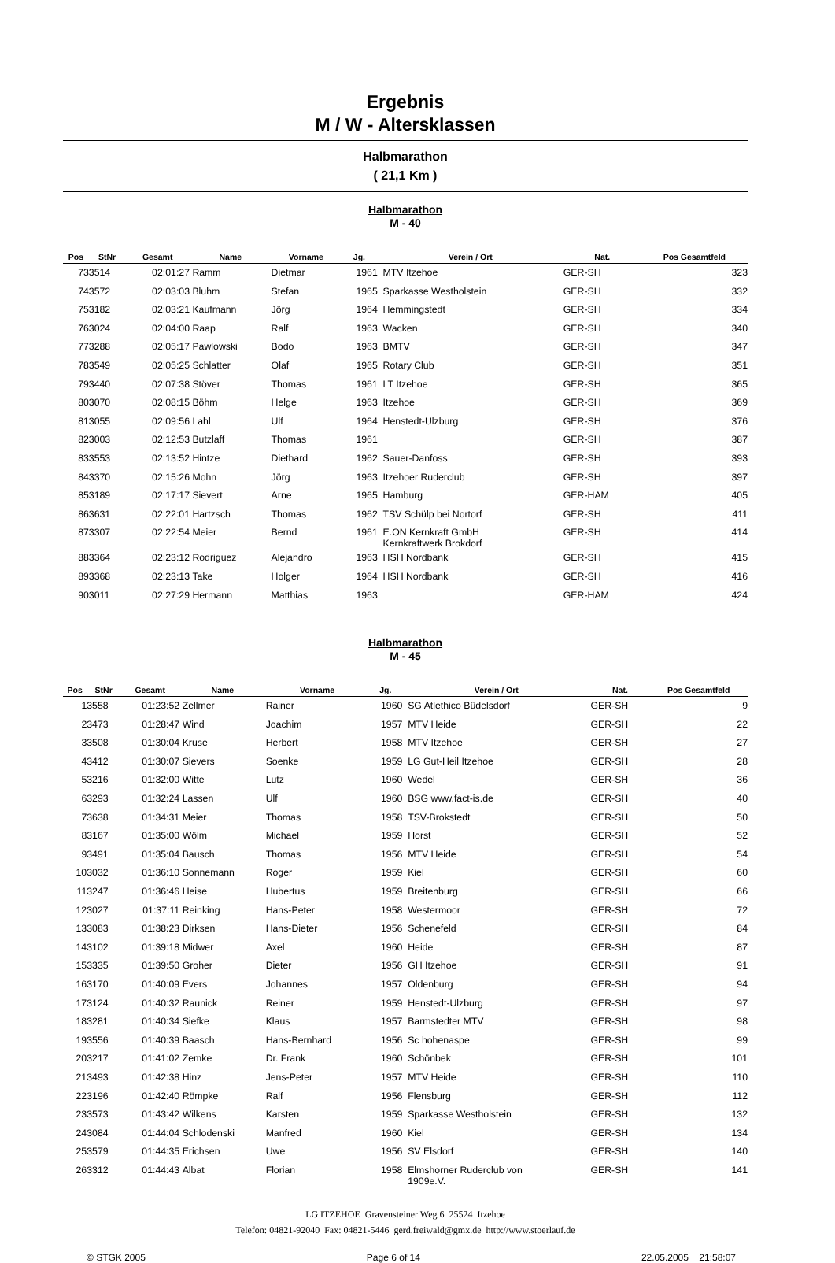Ergebnis
M / W - Altersklassen
Halbmarathon
( 21,1 Km )
Halbmarathon
M - 40
| Pos | StNr | Gesamt | Name | Vorname | Jg. | Verein / Ort | Nat. | Pos Gesamtfeld |
| --- | --- | --- | --- | --- | --- | --- | --- | --- |
| 73 | 3514 | 02:01:27 | Ramm | Dietmar | 1961 | MTV Itzehoe | GER-SH | 323 |
| 74 | 3572 | 02:03:03 | Bluhm | Stefan | 1965 | Sparkasse Westholstein | GER-SH | 332 |
| 75 | 3182 | 02:03:21 | Kaufmann | Jörg | 1964 | Hemmingstedt | GER-SH | 334 |
| 76 | 3024 | 02:04:00 | Raap | Ralf | 1963 | Wacken | GER-SH | 340 |
| 77 | 3288 | 02:05:17 | Pawlowski | Bodo | 1963 | BMTV | GER-SH | 347 |
| 78 | 3549 | 02:05:25 | Schlatter | Olaf | 1965 | Rotary Club | GER-SH | 351 |
| 79 | 3440 | 02:07:38 | Stöver | Thomas | 1961 | LT Itzehoe | GER-SH | 365 |
| 80 | 3070 | 02:08:15 | Böhm | Helge | 1963 | Itzehoe | GER-SH | 369 |
| 81 | 3055 | 02:09:56 | Lahl | Ulf | 1964 | Henstedt-Ulzburg | GER-SH | 376 |
| 82 | 3003 | 02:12:53 | Butzlaff | Thomas | 1961 | | GER-SH | 387 |
| 83 | 3553 | 02:13:52 | Hintze | Diethard | 1962 | Sauer-Danfoss | GER-SH | 393 |
| 84 | 3370 | 02:15:26 | Mohn | Jörg | 1963 | Itzehoer Ruderclub | GER-SH | 397 |
| 85 | 3189 | 02:17:17 | Sievert | Arne | 1965 | Hamburg | GER-HAM | 405 |
| 86 | 3631 | 02:22:01 | Hartzsch | Thomas | 1962 | TSV Schülp bei Nortorf | GER-SH | 411 |
| 87 | 3307 | 02:22:54 | Meier | Bernd | 1961 | E.ON Kernkraft GmbH Kernkraftwerk Brokdorf | GER-SH | 414 |
| 88 | 3364 | 02:23:12 | Rodriguez | Alejandro | 1963 | HSH Nordbank | GER-SH | 415 |
| 89 | 3368 | 02:23:13 | Take | Holger | 1964 | HSH Nordbank | GER-SH | 416 |
| 90 | 3011 | 02:27:29 | Hermann | Matthias | 1963 | | GER-HAM | 424 |
Halbmarathon
M - 45
| Pos | StNr | Gesamt | Name | Vorname | Jg. | Verein / Ort | Nat. | Pos Gesamtfeld |
| --- | --- | --- | --- | --- | --- | --- | --- | --- |
| 1 | 3558 | 01:23:52 | Zellmer | Rainer | 1960 | SG Atlethico Büdelsdorf | GER-SH | 9 |
| 2 | 3473 | 01:28:47 | Wind | Joachim | 1957 | MTV Heide | GER-SH | 22 |
| 3 | 3508 | 01:30:04 | Kruse | Herbert | 1958 | MTV Itzehoe | GER-SH | 27 |
| 4 | 3412 | 01:30:07 | Sievers | Soenke | 1959 | LG Gut-Heil Itzehoe | GER-SH | 28 |
| 5 | 3216 | 01:32:00 | Witte | Lutz | 1960 | Wedel | GER-SH | 36 |
| 6 | 3293 | 01:32:24 | Lassen | Ulf | 1960 | BSG www.fact-is.de | GER-SH | 40 |
| 7 | 3638 | 01:34:31 | Meier | Thomas | 1958 | TSV-Brokstedt | GER-SH | 50 |
| 8 | 3167 | 01:35:00 | Wölm | Michael | 1959 | Horst | GER-SH | 52 |
| 9 | 3491 | 01:35:04 | Bausch | Thomas | 1956 | MTV Heide | GER-SH | 54 |
| 10 | 3032 | 01:36:10 | Sonnemann | Roger | 1959 | Kiel | GER-SH | 60 |
| 11 | 3247 | 01:36:46 | Heise | Hubertus | 1959 | Breitenburg | GER-SH | 66 |
| 12 | 3027 | 01:37:11 | Reinking | Hans-Peter | 1958 | Westermoor | GER-SH | 72 |
| 13 | 3083 | 01:38:23 | Dirksen | Hans-Dieter | 1956 | Schenefeld | GER-SH | 84 |
| 14 | 3102 | 01:39:18 | Midwer | Axel | 1960 | Heide | GER-SH | 87 |
| 15 | 3335 | 01:39:50 | Groher | Dieter | 1956 | GH Itzehoe | GER-SH | 91 |
| 16 | 3170 | 01:40:09 | Evers | Johannes | 1957 | Oldenburg | GER-SH | 94 |
| 17 | 3124 | 01:40:32 | Raunick | Reiner | 1959 | Henstedt-Ulzburg | GER-SH | 97 |
| 18 | 3281 | 01:40:34 | Siefke | Klaus | 1957 | Barmstedter MTV | GER-SH | 98 |
| 19 | 3556 | 01:40:39 | Baasch | Hans-Bernhard | 1956 | Sc hohenaspe | GER-SH | 99 |
| 20 | 3217 | 01:41:02 | Zemke | Dr. Frank | 1960 | Schönbek | GER-SH | 101 |
| 21 | 3493 | 01:42:38 | Hinz | Jens-Peter | 1957 | MTV Heide | GER-SH | 110 |
| 22 | 3196 | 01:42:40 | Römpke | Ralf | 1956 | Flensburg | GER-SH | 112 |
| 23 | 3573 | 01:43:42 | Wilkens | Karsten | 1959 | Sparkasse Westholstein | GER-SH | 132 |
| 24 | 3084 | 01:44:04 | Schlodenski | Manfred | 1960 | Kiel | GER-SH | 134 |
| 25 | 3579 | 01:44:35 | Erichsen | Uwe | 1956 | SV Elsdorf | GER-SH | 140 |
| 26 | 3312 | 01:44:43 | Albat | Florian | 1958 | Elmshorner Ruderclub von 1909e.V. | GER-SH | 141 |
LG ITZEHOE Gravensteiner Weg 6 25524 Itzehoe
Telefon: 04821-92040 Fax: 04821-5446 gerd.freiwald@gmx.de http://www.stoerlauf.de
© STGK 2005 Page 6 of 14 22.05.2005 21:58:07